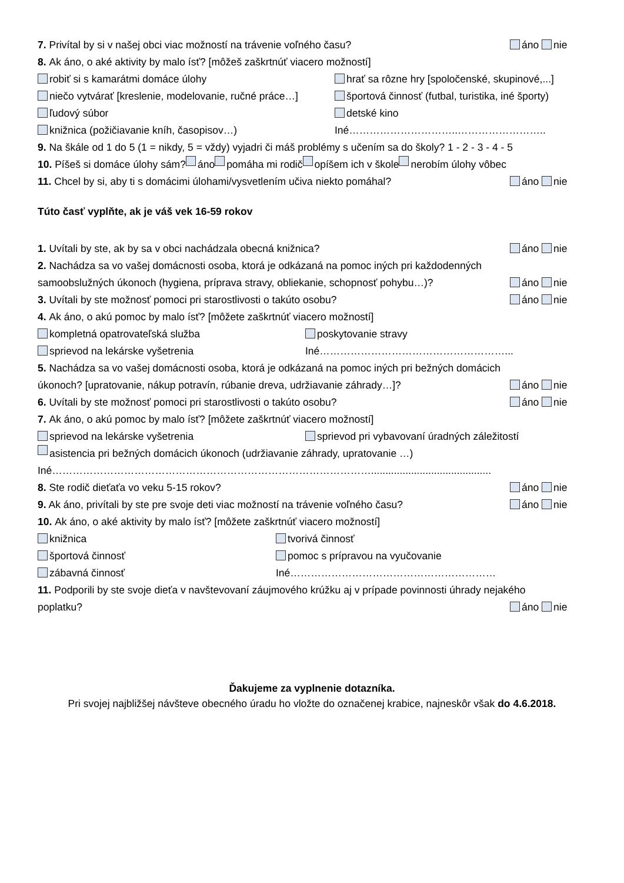7. Privítal by si v našej obci viac možností na trávenie voľného času? áno nie
8. Ak áno, o aké aktivity by malo ísť? [môžeš zaškrtnúť viacero možností]
robiť si s kamarátmi domáce úlohy hrať sa rôzne hry [spoločenské, skupinové,...]
niečo vytvárať [kreslenie, modelovanie, ručné práce…] športová činnosť (futbal, turistika, iné športy)
ľudový súbor detské kino
knižnica (požičiavanie kníh, časopisov…) Iné…………………………..……………………..
9. Na škále od 1 do 5 (1 = nikdy, 5 = vždy) vyjadri či máš problémy s učením sa do školy? 1 - 2 - 3 - 4 - 5
10. Píšeš si domáce úlohy sám? áno pomáha mi rodič opíšem ich v škole nerobím úlohy vôbec
11. Chcel by si, aby ti s domácimi úlohami/vysvetlením učiva niekto pomáhal? áno nie
Túto časť vyplňte, ak je váš vek 16-59 rokov
1. Uvítali by ste, ak by sa v obci nachádzala obecná knižnica? áno nie
2. Nachádza sa vo vašej domácnosti osoba, ktorá je odkázaná na pomoc iných pri každodenných
samoobslužných úkonoch (hygiena, príprava stravy, obliekanie, schopnosť pohybu…)? áno nie
3. Uvítali by ste možnosť pomoci pri starostlivosti o takúto osobu? áno nie
4. Ak áno, o akú pomoc by malo ísť? [môžete zaškrtnúť viacero možností]
kompletná opatrovateľská služba poskytovanie stravy
sprievod na lekárske vyšetrenia Iné………………………………………………...
5. Nachádza sa vo vašej domácnosti osoba, ktorá je odkázaná na pomoc iných pri bežných domácich
úkonoch? [upratovanie, nákup potravín, rúbanie dreva, udržiavanie záhrady…]? áno nie
6. Uvítali by ste možnosť pomoci pri starostlivosti o takúto osobu? áno nie
7. Ak áno, o akú pomoc by malo ísť? [môžete zaškrtnúť viacero možností]
sprievod na lekárske vyšetrenia sprievod pri vybavovaní úradných záležitostí
asistencia pri bežných domácich úkonoch (udržiavanie záhrady, upratovanie …)
Iné…………………………………………………………………………………..........................................
8. Ste rodič dieťaťa vo veku 5-15 rokov? áno nie
9. Ak áno, privítali by ste pre svoje deti viac možností na trávenie voľného času? áno nie
10. Ak áno, o aké aktivity by malo ísť? [môžete zaškrtnúť viacero možností]
knižnica tvorivá činnosť
športová činnosť pomoc s prípravou na vyučovanie
zábavná činnosť Iné……………………………………………………
11. Podporili by ste svoje dieťa v navštevovaní záujmového krúžku aj v prípade povinnosti úhrady nejakého
poplatku? áno nie
Ďakujeme za vyplnenie dotazníka.
Pri svojej najbližšej návšteve obecného úradu ho vložte do označenej krabice, najneskôr však do 4.6.2018.